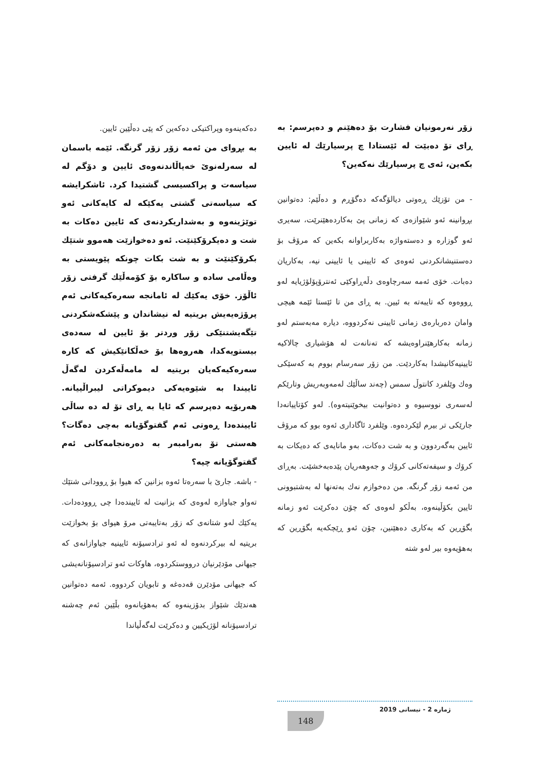زۆر نەرمونیان فشارت بۆ دەهێنم و دەپرسم: بە ڕای تۆ دەبێت لە ئێستادا چ پرسیارێك لە ئایین بکەین، ئەی چ پرسیارێك نەکەین؟
- من تۆزێك ڕەوتی دیالۆگەکە دەگۆڕم و دەڵێم: دەتوانین بڕوانینە ئەو شێوازەی کە زمانی پێ بەکاردەهێنرێت، سەیری ئەو گوزارە و دەستەواژە بەکاربراوانە بکەین کە مرۆڤ بۆ دەستنیشانکردنی ئەوەی کە ئایینی یا ئایینی نیە، بەکاریان دەبات. خۆی ئەمە سەرچاوەی دڵەڕاوکێی ئەنترۆپۆلۆژیایە لەو ڕووەوە کە تایبەتە بە ئیین. بە ڕای من تا ئێستا ئێمە هیچی وامان دەربارەی زمانی ئایینی نەکردووە، دیارە مەبەستم لەو زمانە بەکارهێنراوەیشە کە تەنانەت لە هۆشیاری چالاکیە ئایینیەکانیشدا بەکاردێت. من زۆر سەرسام بووم بە کەسێکی وەك وێلفرد کانتوڵ سمس (چەند ساڵێك لەمەوبەریش وتارێکم لەسەری نووسیوە و دەتوانیت بیخوێنیتەوە). لەو کۆتاییانەدا جارێکی تر بیرم لێکردەوە. وێلفرد ئاگاداری ئەوە بوو کە مرۆڤ ئایین بەگەردوون و بە شت دەکات، بەو مانایەی کە دەیکات بە کرۆك و سیفەتەکانی کرۆك و جەوهەریان پێدەبەخشێت. بەڕای من ئەمە زۆر گرنگە. من دەخوازم نەك بەتەنها لە بەشتبوونی ئایین بکۆڵینەوە، بەڵکو لەوەی کە چۆن دەکرێت ئەو زمانە بگۆڕین کە بەکاری دەهێنین، چۆن ئەو ڕێچکەیە بگۆڕین کە بەهۆیەوە بیر لەو شتە
دەکەینەوە وپراکتیکی دەکەین کە پێی دەڵێین ئایین.
بە بڕوای من ئەمە زۆر زۆر گرنگە. ئێمە باسمان لە سەرلەنوێ خەیاڵاندنەوەی ئایین و دۆگم لە سیاسەت و پراکسیسی گشتیدا کرد. ئاشکرایشە کە سیاسەتی گشتی یەکێکە لە کایەکانی ئەو توێژینەوە و بەشداریکردنەی کە ئایین دەکات بە شت و دەیکرۆکێنێت. ئەو دەخوازێت هەموو شتێك بکرۆکێنێت و بە شت بکات چونکە پێویستی بە وەڵامی سادە و ساکارە بۆ کۆمەڵێك گرفتی زۆر ئاڵۆز. خۆی یەکێك لە ئامانجە سەرەکیەکانی ئەم پرۆژەیەیش بریتیە لە نیشاندان و پێشکەشکردنی تێگەیشتنێکی زۆر وردتر بۆ ئایین لە سەدەی بیستویەکدا، هەروەها بۆ خەڵکانێکیش کە کارە سەرەکیەکەیان بریتیە لە مامەڵەکردن لەگەڵ ئاییندا بە شێوەیەکی دیموکراتی لیبراڵییانە. هەربۆیە دەپرسم کە ئایا بە ڕای تۆ لە دە ساڵی ئاییندەدا ڕەوتی ئەم گفتوگۆیانە بەچی دەگات؟ هەستی تۆ بەرامبەر بە دەرەنجامەکانی ئەم گفتوگۆیانە چیە؟
- باشە. جارێ با سەرەتا ئەوە بزانین کە هیوا بۆ ڕوودانی شتێك تەواو جیاوازە لەوەی کە بزانیت لە ئاییندەدا چی ڕوودەدات. یەکێك لەو شتانەی کە زۆر بەتایبەتی مرۆ هیوای بۆ بخوازێت بریتیە لە بیرکردنەوە لە ئەو ترادسیۆنە ئایینیە جیاوازانەی کە جیهانی مۆدێرنیان درووستکردوە، هاوکات ئەو ترادسیۆنانەیشی کە جیهانی مۆدێرن قەدەغە و تابویان کردووە. ئەمە دەتوانین هەندێك شێواز بدۆزینەوە کە بەهۆیانەوە بڵێین ئەم چەشنە ترادسیۆنانە لۆژیکیین و دەکرێت لەگەڵیاندا
ژمارە 2 - نیسانی 2019
148